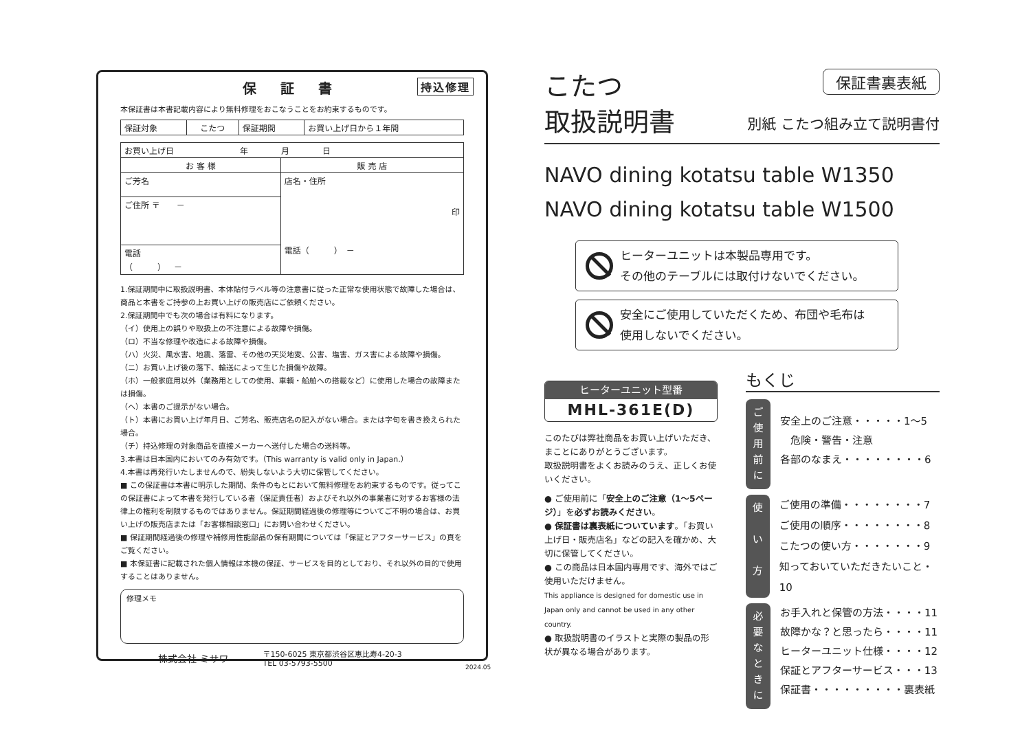保 証 書 持込修理
本保証書は本書記載内容により無料修理をおこなうことをお約束するものです。
| 保証対象 | こたつ | 保証期間 | お買い上げ日から１年間 |
| お買い上げ日 年 月 日 | |
| お 客 様 | 販 売 店 |
| ご芳名 | 店名・住所 印 電話（ ） － |
| ご住所 〒 － | |
| 電話 （ ） － | |
1.保証期間中に取扱説明書、本体貼付ラベル等の注意書に従った正常な使用状態で故障した場合は、商品と本書をご持参の上お買い上げの販売店にご依頼ください。
2.保証期間中でも次の場合は有料になります。
（イ）使用上の誤りや取扱上の不注意による故障や損傷。
（ロ）不当な修理や改造による故障や損傷。
（ハ）火災、風水害、地震、落雷、その他の天災地変、公害、塩害、ガス害による故障や損傷。
（ニ）お買い上げ後の落下、輸送によって生じた損傷や故障。
（ホ）一般家庭用以外（業務用としての使用、車輌・船舶への搭載など）に使用した場合の故障または損傷。
（ヘ）本書のご提示がない場合。
（ト）本書にお買い上げ年月日、ご芳名、販売店名の記入がない場合。または字句を書き換えられた場合。
（チ）持込修理の対象商品を直接メーカーへ送付した場合の送料等。
3.本書は日本国内においてのみ有効です。（This warranty is valid only in Japan.）
4.本書は再発行いたしませんので、紛失しないよう大切に保管してください。
■ この保証書は本書に明示した期間、条件のもとにおいて無料修理をお約束するものです。従ってこの保証書によって本書を発行している者（保証責任者）およびそれ以外の事業者に対するお客様の法律上の権利を制限するものではありません。保証期間経過後の修理等についてご不明の場合は、お買い上げの販売店または「お客様相談窓口」にお問い合わせください。
■ 保証期間経過後の修理や補修用性能部品の保有期間については「保証とアフターサービス」の頁をご覧ください。
■ 本保証書に記載された個人情報は本機の保証、サービスを目的としており、それ以外の目的で使用することはありません。
修理メモ
株式会社 ミサワ 〒150-6025 東京都渋谷区恵比寿4-20-3
TEL 03-5793-5500
2024.05
こたつ
取扱説明書
保証書裏表紙
別紙 こたつ組み立て説明書付
NAVO dining kotatsu table W1350
NAVO dining kotatsu table W1500
ヒーターユニットは本製品専用です。
その他のテーブルには取付けないでください。
安全にご使用していただくため、布団や毛布は
使用しないでください。
ヒーターユニット型番
MHL-361E(D)
このたびは弊社商品をお買い上げいただき、まことにありがとうございます。
取扱説明書をよくお読みのうえ、正しくお使いください。
● ご使用前に「安全上のご注意（1～5ページ）」を必ずお読みください。
● 保証書は裏表紙についています。「お買い上げ日・販売店名」などの記入を確かめ、大切に保管してください。
● この商品は日本国内専用です、海外ではご使用いただけません。
This appliance is designed for domestic use in Japan only and cannot be used in any other country.
● 取扱説明書のイラストと実際の製品の形状が異なる場合があります。
もくじ
ご
使
用
前
に
安全上のご注意・・・・・1～5
　危険・警告・注意
各部のなまえ・・・・・・・・6
使
い
方
ご使用の準備・・・・・・・・7
ご使用の順序・・・・・・・・8
こたつの使い方・・・・・・・9
知っておいていただきたいこと・10
必
要
な
と
き
に
お手入れと保管の方法・・・・11
故障かな？と思ったら・・・・11
ヒーターユニット仕様・・・・12
保証とアフターサービス・・・13
保証書・・・・・・・・・裏表紙